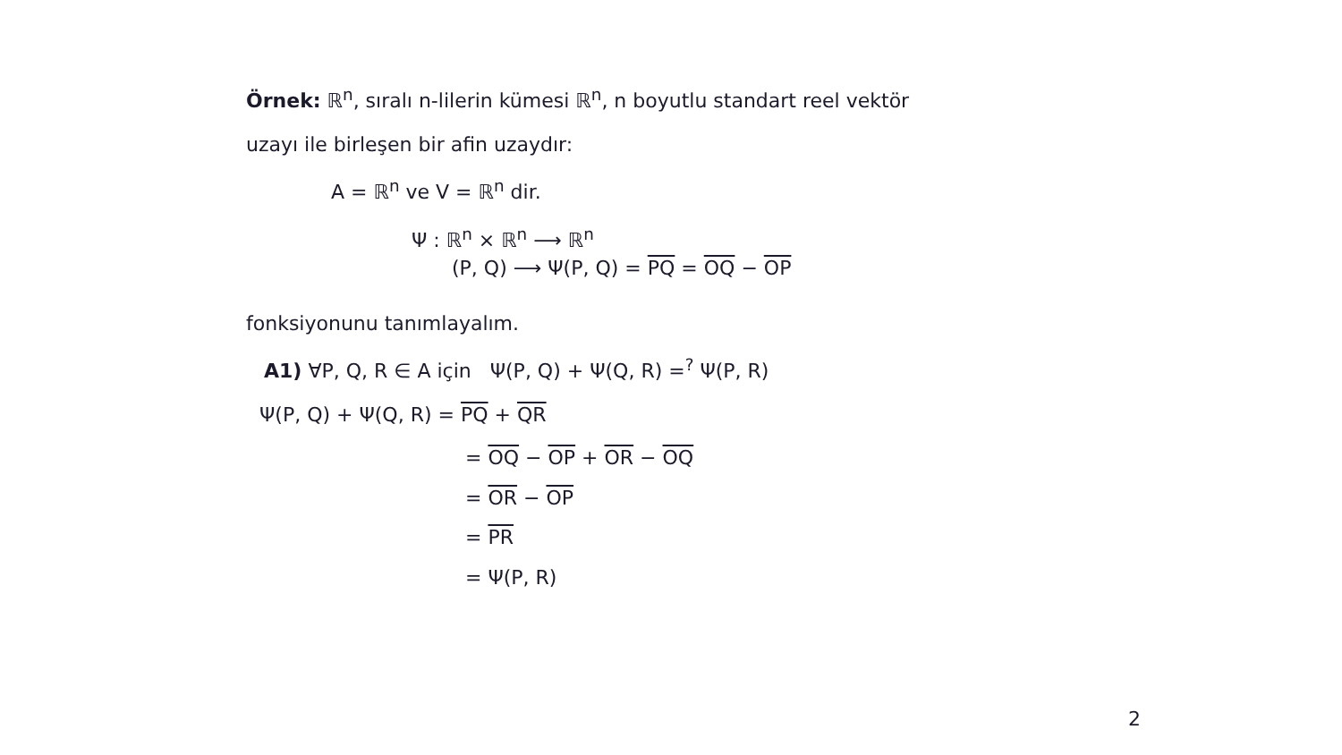Örnek: ℝ<sup>n</sup>, sıralı n-lilerin kümesi ℝ<sup>n</sup>, n boyutlu standart reel vektör
uzayı ile birleşen bir afin uzaydır:
A = ℝ<sup>n</sup> ve V = ℝ<sup>n</sup> dir.
Ψ : ℝ<sup>n</sup> × ℝ<sup>n</sup> ⟶ ℝ<sup>n</sup>
(P, Q) ⟶ Ψ(P, Q) = PQ = OQ − OP
fonksiyonunu tanımlayalım.
A1) ∀P, Q, R ∈ A için Ψ(P, Q) + Ψ(Q, R) =<sup>?</sup> Ψ(P, R)
Ψ(P, Q) + Ψ(Q, R) = PQ + QR
= OQ − OP + OR − OQ
= OR − OP
= PR
= Ψ(P, R)
2